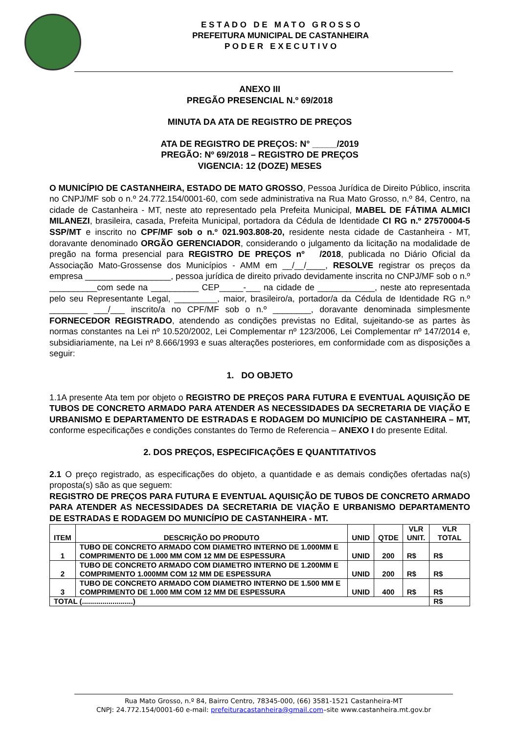E S T A D O D E M A T O G R O S S O
PREFEITURA MUNICIPAL DE CASTANHEIRA
P O D E R E X E C U T I V O
ANEXO III
PREGÃO PRESENCIAL N.º 69/2018
MINUTA DA ATA DE REGISTRO DE PREÇOS
ATA DE REGISTRO DE PREÇOS: N° _____/2019
PREGÃO: Nº 69/2018 – REGISTRO DE PREÇOS
VIGENCIA: 12 (DOZE) MESES
O MUNICÍPIO DE CASTANHEIRA, ESTADO DE MATO GROSSO, Pessoa Jurídica de Direito Público, inscrita no CNPJ/MF sob o n.º 24.772.154/0001-60, com sede administrativa na Rua Mato Grosso, n.º 84, Centro, na cidade de Castanheira - MT, neste ato representado pela Prefeita Municipal, MABEL DE FÁTIMA ALMICI MILANEZI, brasileira, casada, Prefeita Municipal, portadora da Cédula de Identidade CI RG n.º 27570004-5 SSP/MT e inscrito no CPF/MF sob o n.º 021.903.808-20, residente nesta cidade de Castanheira - MT, doravante denominado ORGÃO GERENCIADOR, considerando o julgamento da licitação na modalidade de pregão na forma presencial para REGISTRO DE PREÇOS nº /2018, publicada no Diário Oficial da Associação Mato-Grossense dos Municípios - AMM em __/__/____, RESOLVE registrar os preços da empresa __________________, pessoa jurídica de direito privado devidamente inscrita no CNPJ/MF sob o n.º __________com sede na __________ CEP_____-___ na cidade de ____________, neste ato representada pelo seu Representante Legal, _________, maior, brasileiro/a, portador/a da Cédula de Identidade RG n.º ________ ___/___ inscrito/a no CPF/MF sob o n.º ________, doravante denominada simplesmente FORNECEDOR REGISTRADO, atendendo as condições previstas no Edital, sujeitando-se as partes às normas constantes na Lei nº 10.520/2002, Lei Complementar nº 123/2006, Lei Complementar nº 147/2014 e, subsidiariamente, na Lei nº 8.666/1993 e suas alterações posteriores, em conformidade com as disposições a seguir:
1. DO OBJETO
1.1A presente Ata tem por objeto o REGISTRO DE PREÇOS PARA FUTURA E EVENTUAL AQUISIÇÃO DE TUBOS DE CONCRETO ARMADO PARA ATENDER AS NECESSIDADES DA SECRETARIA DE VIAÇÃO E URBANISMO E DEPARTAMENTO DE ESTRADAS E RODAGEM DO MUNICÍPIO DE CASTANHEIRA – MT, conforme especificações e condições constantes do Termo de Referencia – ANEXO I do presente Edital.
2. DOS PREÇOS, ESPECIFICAÇÕES E QUANTITATIVOS
2.1 O preço registrado, as especificações do objeto, a quantidade e as demais condições ofertadas na(s) proposta(s) são as que seguem:
REGISTRO DE PREÇOS PARA FUTURA E EVENTUAL AQUISIÇÃO DE TUBOS DE CONCRETO ARMADO PARA ATENDER AS NECESSIDADES DA SECRETARIA DE VIAÇÃO E URBANISMO DEPARTAMENTO DE ESTRADAS E RODAGEM DO MUNICÍPIO DE CASTANHEIRA - MT.
| ITEM | DESCRIÇÃO DO PRODUTO | UNID | QTDE | VLR UNIT. | VLR TOTAL |
| --- | --- | --- | --- | --- | --- |
| 1 | TUBO DE CONCRETO ARMADO COM DIAMETRO INTERNO DE 1.000MM E COMPRIMENTO DE 1.000 MM COM 12 MM DE ESPESSURA | UNID | 200 | R$ | R$ |
| 2 | TUBO DE CONCRETO ARMADO COM DIAMETRO INTERNO DE 1.200MM E COMPRIMENTO 1.000MM COM 12 MM DE ESPESSURA | UNID | 200 | R$ | R$ |
| 3 | TUBO DE CONCRETO ARMADO COM DIAMETRO INTERNO DE 1.500 MM E COMPRIMENTO DE 1.000 MM COM 12 MM DE ESPESSURA | UNID | 400 | R$ | R$ |
| TOTAL (.........................) | | | | | R$ |
Rua Mato Grosso, n.º 84, Bairro Centro, 78345-000, (66) 3581-1521 Castanheira-MT
CNPJ: 24.772.154/0001-60 e-mail: prefeituracastanheira@gmail.com–site www.castanheira.mt.gov.br